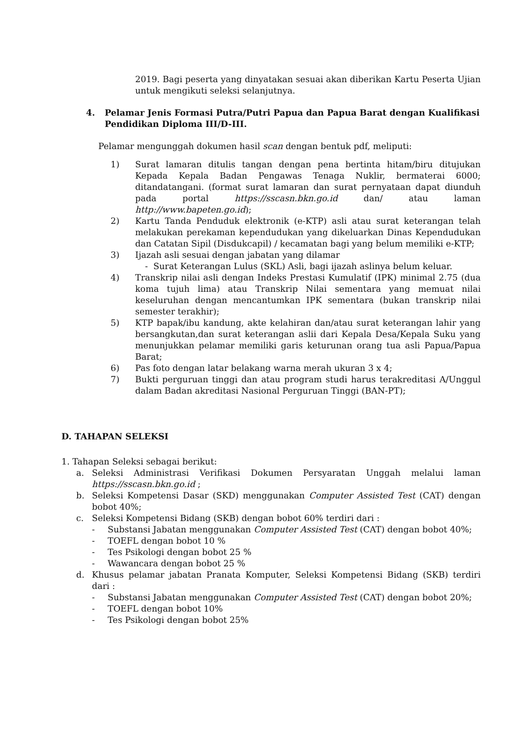2019. Bagi peserta yang dinyatakan sesuai akan diberikan Kartu Peserta Ujian untuk mengikuti seleksi selanjutnya.
4. Pelamar Jenis Formasi Putra/Putri Papua dan Papua Barat dengan Kualifikasi Pendidikan Diploma III/D-III.
Pelamar mengunggah dokumen hasil scan dengan bentuk pdf, meliputi:
1) Surat lamaran ditulis tangan dengan pena bertinta hitam/biru ditujukan Kepada Kepala Badan Pengawas Tenaga Nuklir, bermaterai 6000; ditandatangani. (format surat lamaran dan surat pernyataan dapat diunduh pada portal https://sscasn.bkn.go.id dan/ atau laman http://www.bapeten.go.id);
2) Kartu Tanda Penduduk elektronik (e-KTP) asli atau surat keterangan telah melakukan perekaman kependudukan yang dikeluarkan Dinas Kependudukan dan Catatan Sipil (Disdukcapil) / kecamatan bagi yang belum memiliki e-KTP;
3) Ijazah asli sesuai dengan jabatan yang dilamar
- Surat Keterangan Lulus (SKL) Asli, bagi ijazah aslinya belum keluar.
4) Transkrip nilai asli dengan Indeks Prestasi Kumulatif (IPK) minimal 2.75 (dua koma tujuh lima) atau Transkrip Nilai sementara yang memuat nilai keseluruhan dengan mencantumkan IPK sementara (bukan transkrip nilai semester terakhir);
5) KTP bapak/ibu kandung, akte kelahiran dan/atau surat keterangan lahir yang bersangkutan,dan surat keterangan aslii dari Kepala Desa/Kepala Suku yang menunjukkan pelamar memiliki garis keturunan orang tua asli Papua/Papua Barat;
6) Pas foto dengan latar belakang warna merah ukuran 3 x 4;
7) Bukti perguruan tinggi dan atau program studi harus terakreditasi A/Unggul dalam Badan akreditasi Nasional Perguruan Tinggi (BAN-PT);
D. TAHAPAN SELEKSI
1. Tahapan Seleksi sebagai berikut:
a. Seleksi Administrasi Verifikasi Dokumen Persyaratan Unggah melalui laman https://sscasn.bkn.go.id ;
b. Seleksi Kompetensi Dasar (SKD) menggunakan Computer Assisted Test (CAT) dengan bobot 40%;
c. Seleksi Kompetensi Bidang (SKB) dengan bobot 60% terdiri dari :
- Substansi Jabatan menggunakan Computer Assisted Test (CAT) dengan bobot 40%;
- TOEFL dengan bobot 10 %
- Tes Psikologi dengan bobot 25 %
- Wawancara dengan bobot 25 %
d. Khusus pelamar jabatan Pranata Komputer, Seleksi Kompetensi Bidang (SKB) terdiri dari :
- Substansi Jabatan menggunakan Computer Assisted Test (CAT) dengan bobot 20%;
- TOEFL dengan bobot 10%
- Tes Psikologi dengan bobot 25%